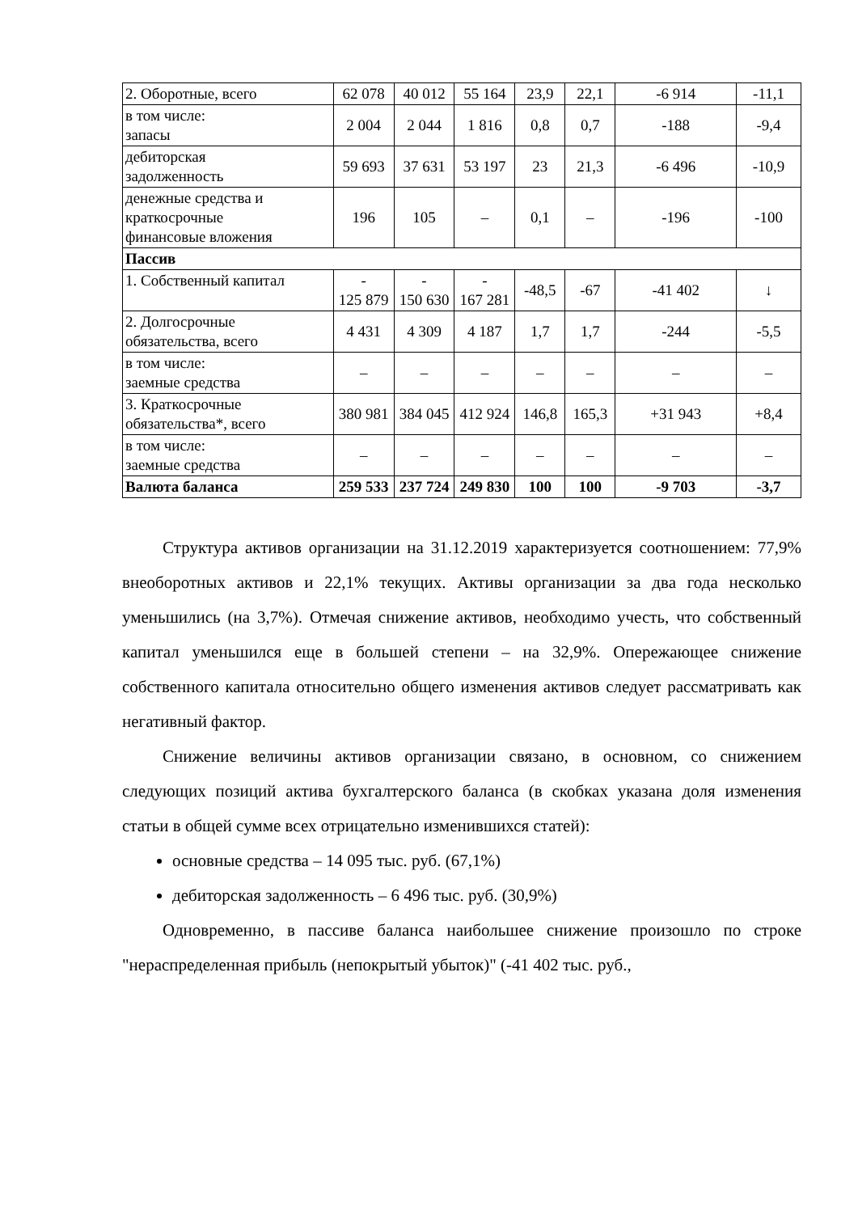| 2. Оборотные, всего | 62 078 | 40 012 | 55 164 | 23,9 | 22,1 | -6 914 | -11,1 |
| в том числе: запасы | 2 004 | 2 044 | 1 816 | 0,8 | 0,7 | -188 | -9,4 |
| дебиторская задолженность | 59 693 | 37 631 | 53 197 | 23 | 21,3 | -6 496 | -10,9 |
| денежные средства и краткосрочные финансовые вложения | 196 | 105 | – | 0,1 | – | -196 | -100 |
| Пассив | | | | | | | |
| 1. Собственный капитал | - 125 879 | - 150 630 | - 167 281 | -48,5 | -67 | -41 402 | ↓ |
| 2. Долгосрочные обязательства, всего | 4 431 | 4 309 | 4 187 | 1,7 | 1,7 | -244 | -5,5 |
| в том числе: заемные средства | – | – | – | – | – | – | – |
| 3. Краткосрочные обязательства*, всего | 380 981 | 384 045 | 412 924 | 146,8 | 165,3 | +31 943 | +8,4 |
| в том числе: заемные средства | – | – | – | – | – | – | – |
| Валюта баланса | 259 533 | 237 724 | 249 830 | 100 | 100 | -9 703 | -3,7 |
Структура активов организации на 31.12.2019 характеризуется соотношением: 77,9% внеоборотных активов и 22,1% текущих. Активы организации за два года несколько уменьшились (на 3,7%). Отмечая снижение активов, необходимо учесть, что собственный капитал уменьшился еще в большей степени – на 32,9%. Опережающее снижение собственного капитала относительно общего изменения активов следует рассматривать как негативный фактор.
Снижение величины активов организации связано, в основном, со снижением следующих позиций актива бухгалтерского баланса (в скобках указана доля изменения статьи в общей сумме всех отрицательно изменившихся статей):
основные средства – 14 095 тыс. руб. (67,1%)
дебиторская задолженность – 6 496 тыс. руб. (30,9%)
Одновременно, в пассиве баланса наибольшее снижение произошло по строке "нераспределенная прибыль (непокрытый убыток)" (-41 402 тыс. руб.,